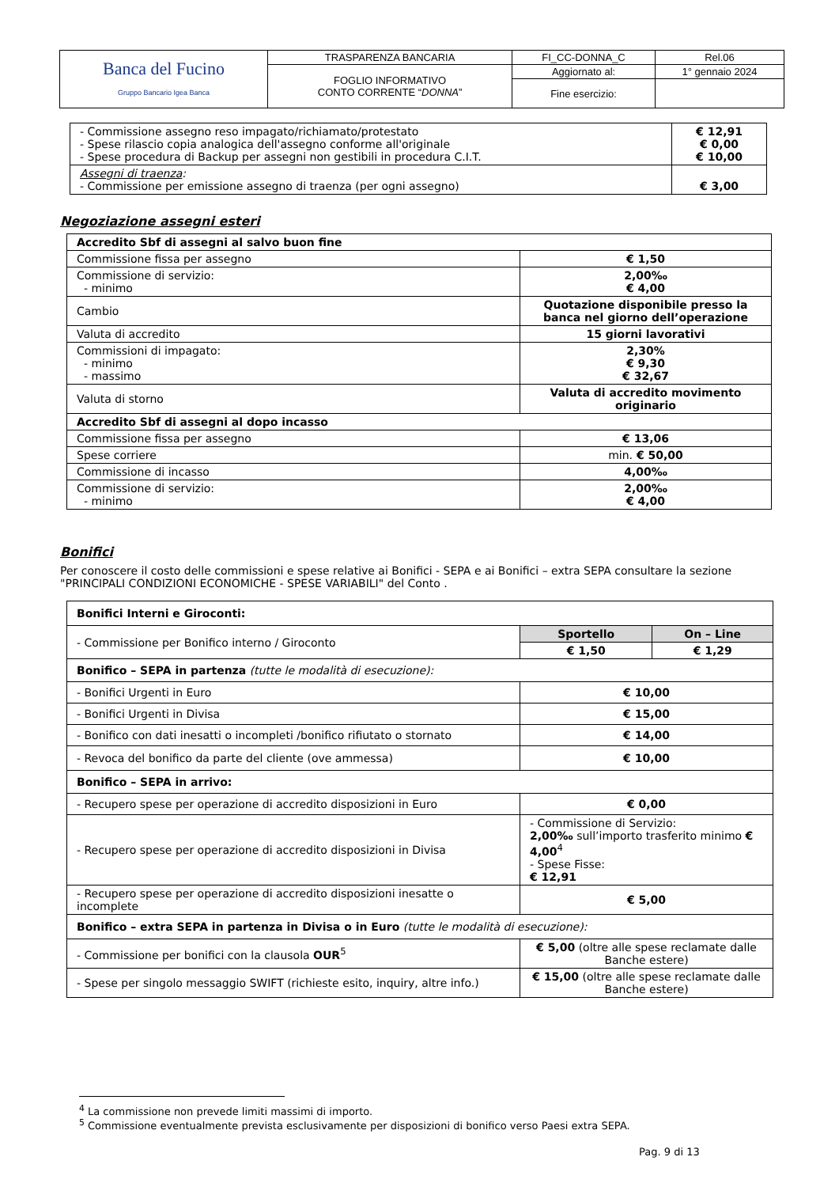| Banca del Fucino Gruppo Bancario Igea Banca | TRASPARENZA BANCARIA | FI_CC-DONNA_C | Rel.06 |
| | FOGLIO INFORMATIVO CONTO CORRENTE “ DONNA ” | Aggiornato al: | 1° gennaio 2024 |
| | | Fine esercizio: | |
| - Commissione assegno reso impagato/richiamato/protestato - Spese rilascio copia analogica dell'assegno conforme all'originale - Spese procedura di Backup per assegni non gestibili in procedura C.I.T. | € 12,91 € 0,00 € 10,00 |
| Assegni di traenza : - Commissione per emissione assegno di traenza (per ogni assegno) | € 3,00 |
Negoziazione assegni esteri
| Accredito Sbf di assegni al salvo buon fine | |
| Commissione fissa per assegno | € 1,50 |
| Commissione di servizio: - minimo | 2,00‰ € 4,00 |
| Cambio | Quotazione disponibile presso la banca nel giorno dell’operazione |
| Valuta di accredito | 15 giorni lavorativi |
| Commissioni di impagato: - minimo - massimo | 2,30% € 9,30 € 32,67 |
| Valuta di storno | Valuta di accredito movimento originario |
| Accredito Sbf di assegni al dopo incasso | |
| Commissione fissa per assegno | € 13,06 |
| Spese corriere | min. € 50,00 |
| Commissione di incasso | 4,00‰ |
| Commissione di servizio: - minimo | 2,00‰ € 4,00 |
Bonifici
Per conoscere il costo delle commissioni e spese relative ai Bonifici - SEPA e ai Bonifici – extra SEPA consultare la sezione "PRINCIPALI CONDIZIONI ECONOMICHE - SPESE VARIABILI" del Conto .
| Bonifici Interni e Giroconti: | | |
| - Commissione per Bonifico interno / Giroconto | Sportello | On – Line |
| | € 1,50 | € 1,29 |
| Bonifico – SEPA in partenza (tutte le modalità di esecuzione): | | |
| - Bonifici Urgenti in Euro | € 10,00 | |
| - Bonifici Urgenti in Divisa | € 15,00 | |
| - Bonifico con dati inesatti o incompleti /bonifico rifiutato o stornato | € 14,00 | |
| - Revoca del bonifico da parte del cliente (ove ammessa) | € 10,00 | |
| Bonifico – SEPA in arrivo: | | |
| - Recupero spese per operazione di accredito disposizioni in Euro | € 0,00 | |
| - Recupero spese per operazione di accredito disposizioni in Divisa | - Commissione di Servizio: 2,00‰ sull’importo trasferito minimo € 4,00<sup>4</sup> - Spese Fisse: € 12,91 | |
| - Recupero spese per operazione di accredito disposizioni inesatte o incomplete | € 5,00 | |
| Bonifico – extra SEPA in partenza in Divisa o in Euro (tutte le modalità di esecuzione): | | |
| - Commissione per bonifici con la clausola OUR<sup>5</sup> | € 5,00 (oltre alle spese reclamate dalle Banche estere) | |
| - Spese per singolo messaggio SWIFT (richieste esito, inquiry, altre info.) | € 15,00 (oltre alle spese reclamate dalle Banche estere) | |
<sup>4</sup> La commissione non prevede limiti massimi di importo.
<sup>5</sup> Commissione eventualmente prevista esclusivamente per disposizioni di bonifico verso Paesi extra SEPA.
Pag. 9 di 13